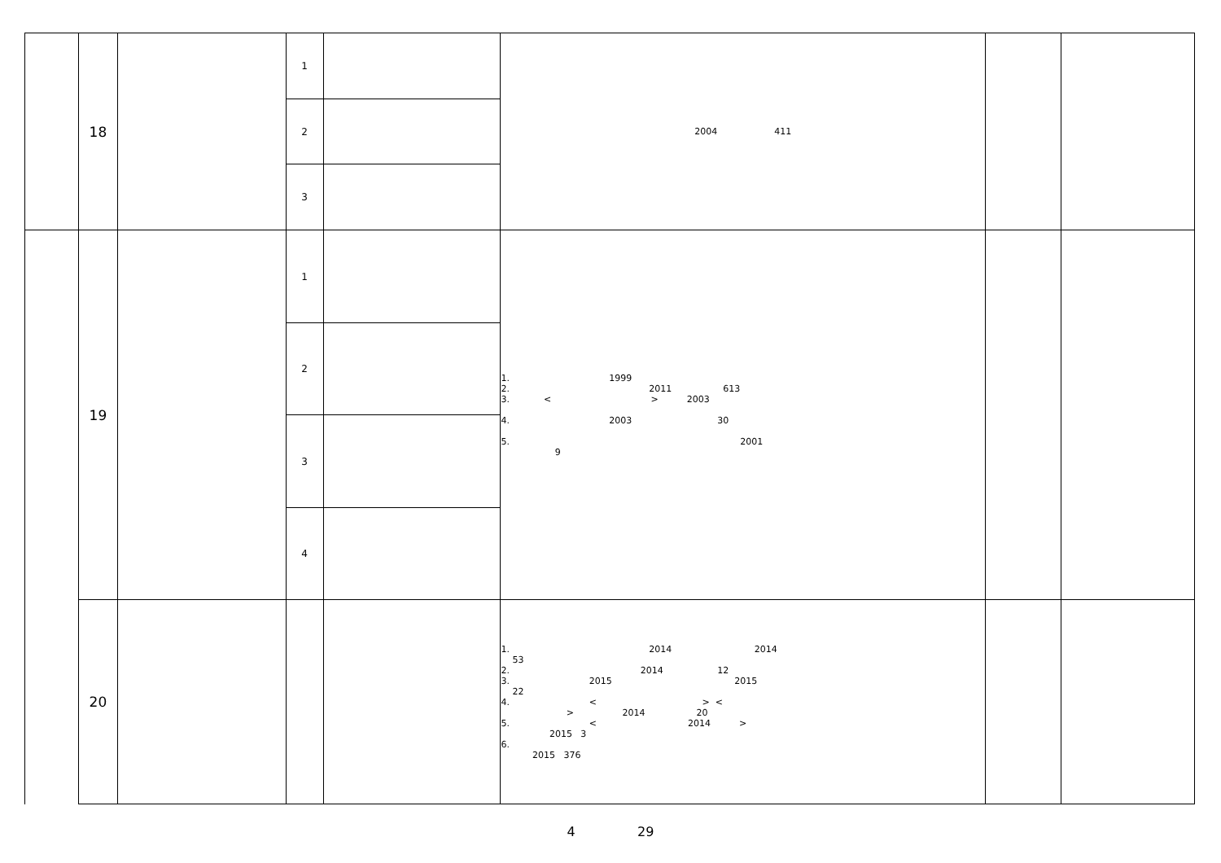| | 18 | | 1 | | 2004 411 | | |
| | | | 2 | | | | |
| | | | 3 | | | | |
| | 19 | | 1 | | 1. 1999 2. 2011 613 3. < > 2003 4. 2003 30 5. 2001 9 | | |
| | | | 2 | | | | |
| | | | 3 | | | | |
| | | | 4 | | | | |
| | 20 | | | | 1. 2014 2014 53 2. 2014 12 3. 2015 2015 22 4. < > < > 2014 20 5. < 2014 > 2015 3 6. 2015 376 | | |
4 29